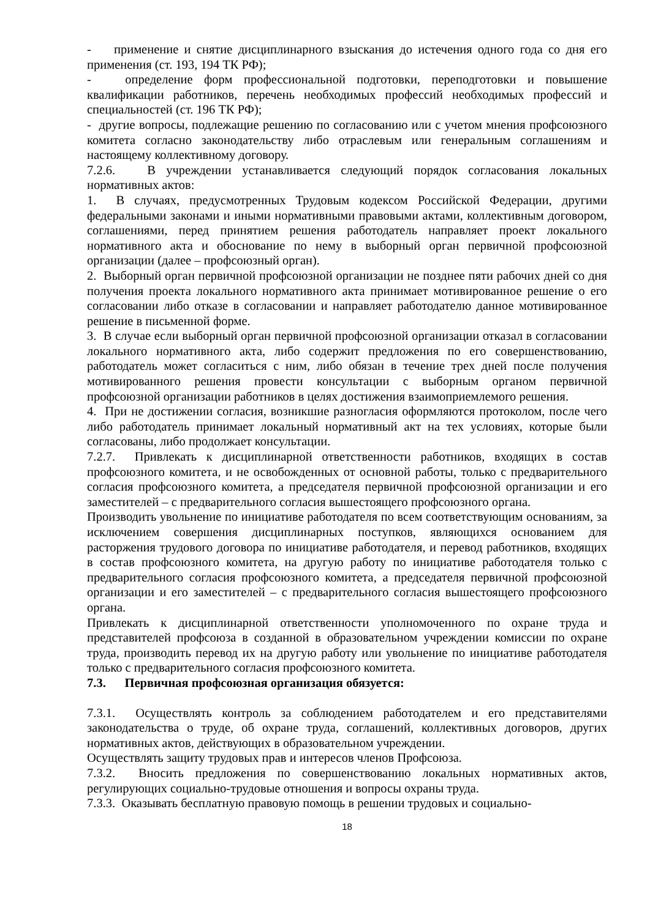- применение и снятие дисциплинарного взыскания до истечения одного года со дня его применения (ст. 193, 194 ТК РФ);
- определение форм профессиональной подготовки, переподготовки и повышение квалификации работников, перечень необходимых профессий необходимых профессий и специальностей (ст. 196 ТК РФ);
- другие вопросы, подлежащие решению по согласованию или с учетом мнения профсоюзного комитета согласно законодательству либо отраслевым или генеральным соглашениям и настоящему коллективному договору.
7.2.6. В учреждении устанавливается следующий порядок согласования локальных нормативных актов:
1. В случаях, предусмотренных Трудовым кодексом Российской Федерации, другими федеральными законами и иными нормативными правовыми актами, коллективным договором, соглашениями, перед принятием решения работодатель направляет проект локального нормативного акта и обоснование по нему в выборный орган первичной профсоюзной организации (далее – профсоюзный орган).
2. Выборный орган первичной профсоюзной организации не позднее пяти рабочих дней со дня получения проекта локального нормативного акта принимает мотивированное решение о его согласовании либо отказе в согласовании и направляет работодателю данное мотивированное решение в письменной форме.
3. В случае если выборный орган первичной профсоюзной организации отказал в согласовании локального нормативного акта, либо содержит предложения по его совершенствованию, работодатель может согласиться с ним, либо обязан в течение трех дней после получения мотивированного решения провести консультации с выборным органом первичной профсоюзной организации работников в целях достижения взаимоприемлемого решения.
4. При не достижении согласия, возникшие разногласия оформляются протоколом, после чего либо работодатель принимает локальный нормативный акт на тех условиях, которые были согласованы, либо продолжает консультации.
7.2.7. Привлекать к дисциплинарной ответственности работников, входящих в состав профсоюзного комитета, и не освобожденных от основной работы, только с предварительного согласия профсоюзного комитета, а председателя первичной профсоюзной организации и его заместителей – с предварительного согласия вышестоящего профсоюзного органа.
Производить увольнение по инициативе работодателя по всем соответствующим основаниям, за исключением совершения дисциплинарных поступков, являющихся основанием для расторжения трудового договора по инициативе работодателя, и перевод работников, входящих в состав профсоюзного комитета, на другую работу по инициативе работодателя только с предварительного согласия профсоюзного комитета, а председателя первичной профсоюзной организации и его заместителей – с предварительного согласия вышестоящего профсоюзного органа.
Привлекать к дисциплинарной ответственности уполномоченного по охране труда и представителей профсоюза в созданной в образовательном учреждении комиссии по охране труда, производить перевод их на другую работу или увольнение по инициативе работодателя только с предварительного согласия профсоюзного комитета.
7.3. Первичная профсоюзная организация обязуется:
7.3.1. Осуществлять контроль за соблюдением работодателем и его представителями законодательства о труде, об охране труда, соглашений, коллективных договоров, других нормативных актов, действующих в образовательном учреждении.
Осуществлять защиту трудовых прав и интересов членов Профсоюза.
7.3.2. Вносить предложения по совершенствованию локальных нормативных актов, регулирующих социально-трудовые отношения и вопросы охраны труда.
7.3.3. Оказывать бесплатную правовую помощь в решении трудовых и социально-
18